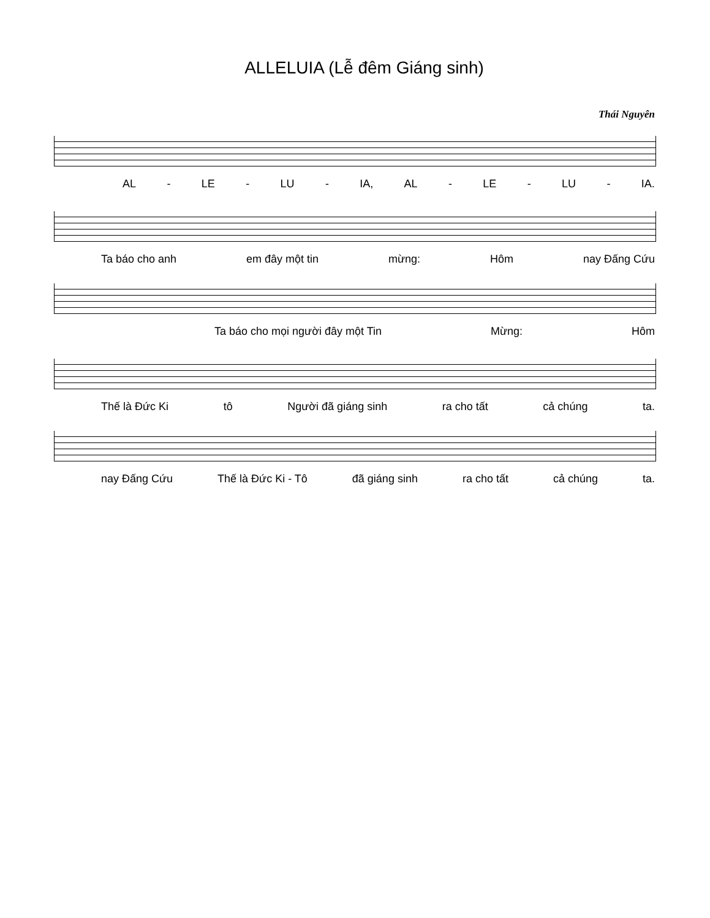ALLELUIA (Lễ đêm Giáng sinh)
Thái Nguyên
AL - LE - LU - IA, AL - LE - LU - IA.
Ta báo cho anh em đây một tin mừng: Hôm nay Đấng Cứu
Ta báo cho mọi người đây một Tin Mừng: Hôm
Thế là Đức Ki tô Người đã giáng sinh ra cho tất cả chúng ta.
nay Đấng Cứu Thế là Đức Ki - Tô đã giáng sinh ra cho tất cả chúng ta.